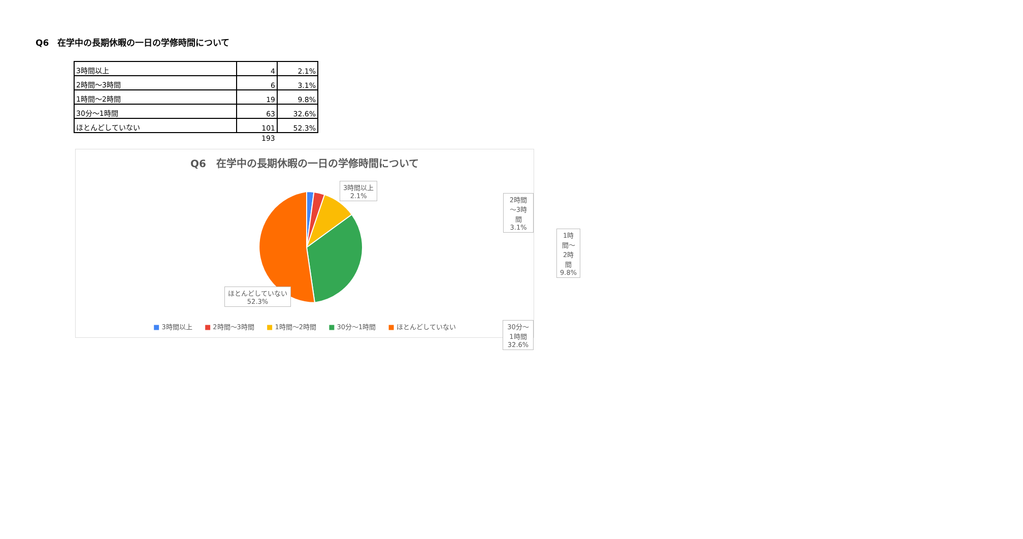Q6　在学中の長期休暇の一日の学修時間について
| 3時間以上 | 4 | 2.1% |
| 2時間～3時間 | 6 | 3.1% |
| 1時間～2時間 | 19 | 9.8% |
| 30分～1時間 | 63 | 32.6% |
| ほとんどしていない | 101 | 52.3% |
193
Q6　在学中の長期休暇の一日の学修時間について
3時間以上
2.1%
2時間～3時間
3.1%
1時間～2時間
9.8%
ほとんどしていない
52.3%
30分～1時間
32.6%
■ 3時間以上 ■ 2時間～3時間 ■ 1時間～2時間 ■ 30分～1時間 ■ ほとんどしていない